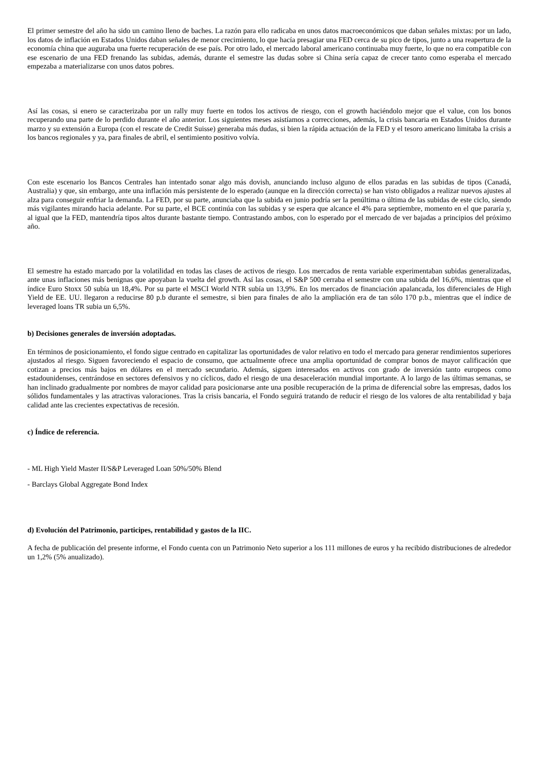El primer semestre del año ha sido un camino lleno de baches. La razón para ello radicaba en unos datos macroeconómicos que daban señales mixtas: por un lado, los datos de inflación en Estados Unidos daban señales de menor crecimiento, lo que hacía presagiar una FED cerca de su pico de tipos, junto a una reapertura de la economía china que auguraba una fuerte recuperación de ese país. Por otro lado, el mercado laboral americano continuaba muy fuerte, lo que no era compatible con ese escenario de una FED frenando las subidas, además, durante el semestre las dudas sobre si China sería capaz de crecer tanto como esperaba el mercado empezaba a materializarse con unos datos pobres.
Así las cosas, si enero se caracterizaba por un rally muy fuerte en todos los activos de riesgo, con el growth haciéndolo mejor que el value, con los bonos recuperando una parte de lo perdido durante el año anterior. Los siguientes meses asistíamos a correcciones, además, la crisis bancaria en Estados Unidos durante marzo y su extensión a Europa (con el rescate de Credit Suisse) generaba más dudas, si bien la rápida actuación de la FED y el tesoro americano limitaba la crisis a los bancos regionales y ya, para finales de abril, el sentimiento positivo volvía.
Con este escenario los Bancos Centrales han intentado sonar algo más dovish, anunciando incluso alguno de ellos paradas en las subidas de tipos (Canadá, Australia) y que, sin embargo, ante una inflación más persistente de lo esperado (aunque en la dirección correcta) se han visto obligados a realizar nuevos ajustes al alza para conseguir enfriar la demanda. La FED, por su parte, anunciaba que la subida en junio podría ser la penúltima o última de las subidas de este ciclo, siendo más vigilantes mirando hacia adelante. Por su parte, el BCE continúa con las subidas y se espera que alcance el 4% para septiembre, momento en el que pararía y, al igual que la FED, mantendría tipos altos durante bastante tiempo. Contrastando ambos, con lo esperado por el mercado de ver bajadas a principios del próximo año.
El semestre ha estado marcado por la volatilidad en todas las clases de activos de riesgo. Los mercados de renta variable experimentaban subidas generalizadas, ante unas inflaciones más benignas que apoyaban la vuelta del growth. Así las cosas, el S&P 500 cerraba el semestre con una subida del 16,6%, mientras que el índice Euro Stoxx 50 subía un 18,4%. Por su parte el MSCI World NTR subía un 13,9%. En los mercados de financiación apalancada, los diferenciales de High Yield de EE. UU. llegaron a reducirse 80 p.b durante el semestre, si bien para finales de año la ampliación era de tan sólo 170 p.b., mientras que el índice de leveraged loans TR subia un 6,5%.
b) Decisiones generales de inversión adoptadas.
En términos de posicionamiento, el fondo sigue centrado en capitalizar las oportunidades de valor relativo en todo el mercado para generar rendimientos superiores ajustados al riesgo. Siguen favoreciendo el espacio de consumo, que actualmente ofrece una amplia oportunidad de comprar bonos de mayor calificación que cotizan a precios más bajos en dólares en el mercado secundario. Además, siguen interesados en activos con grado de inversión tanto europeos como estadounidenses, centrándose en sectores defensivos y no cíclicos, dado el riesgo de una desaceleración mundial importante. A lo largo de las últimas semanas, se han inclinado gradualmente por nombres de mayor calidad para posicionarse ante una posible recuperación de la prima de diferencial sobre las empresas, dados los sólidos fundamentales y las atractivas valoraciones. Tras la crisis bancaria, el Fondo seguirá tratando de reducir el riesgo de los valores de alta rentabilidad y baja calidad ante las crecientes expectativas de recesión.
c) Índice de referencia.
- ML High Yield Master II/S&P Leveraged Loan 50%/50% Blend
- Barclays Global Aggregate Bond Index
d) Evolución del Patrimonio, participes, rentabilidad y gastos de la IIC.
A fecha de publicación del presente informe, el Fondo cuenta con un Patrimonio Neto superior a los 111 millones de euros y ha recibido distribuciones de alrededor un 1,2% (5% anualizado).